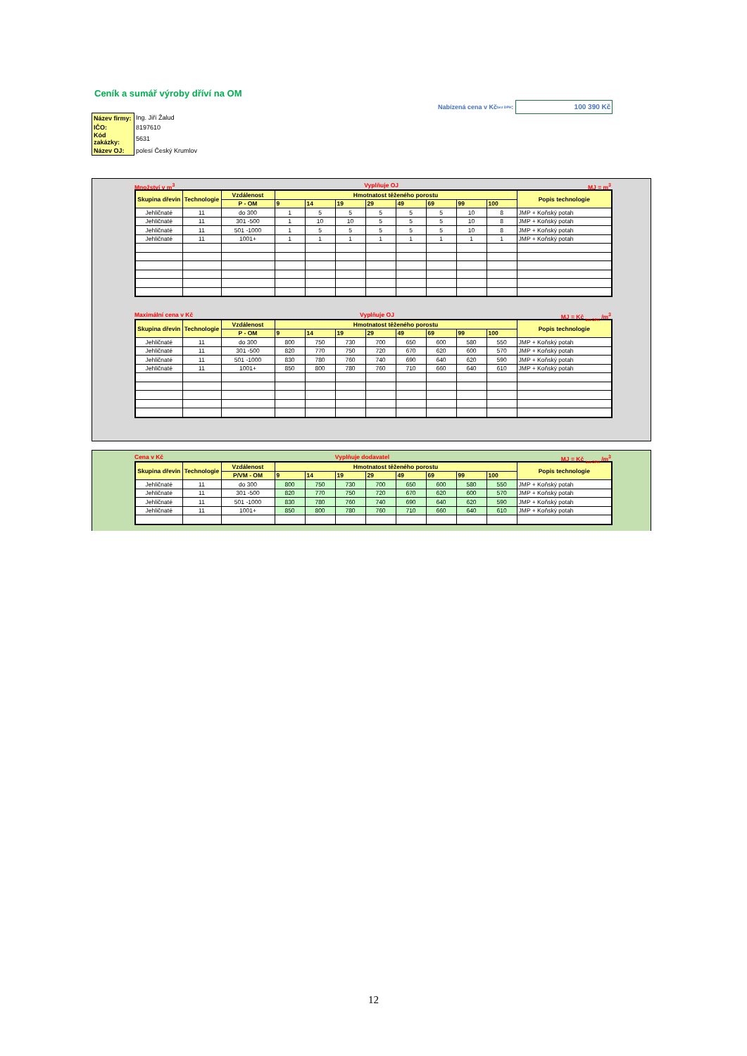Ceník a sumář výroby dříví na OM
Nabízená cena v Kč <sub>bez DPH</sub>: 100 390 Kč
| Název firmy: | Ing. Jiří Žalud |
| IČO: | 8197610 |
| Kód zakázky: | 5631 |
| Název OJ: | polesí Český Krumlov |
Množství v m<sup>3</sup> Vyplňuje OJ MJ = m<sup>3</sup>
| Skupina dřevin | Technologie | Vzdálenost | Hmotnatost těženého porostu | | | | | | | | Popis technologie |
| --- | --- | --- | --- | --- | --- | --- | --- | --- | --- | --- | --- |
| | | P - OM | 9 | 14 | 19 | 29 | 49 | 69 | 99 | 100 | |
| Jehličnaté | 11 | do 300 | 1 | 5 | 5 | 5 | 5 | 5 | 10 | 8 | JMP + Koňský potah |
| Jehličnaté | 11 | 301 -500 | 1 | 10 | 10 | 5 | 5 | 5 | 10 | 8 | JMP + Koňský potah |
| Jehličnaté | 11 | 501 -1000 | 1 | 5 | 5 | 5 | 5 | 5 | 10 | 8 | JMP + Koňský potah |
| Jehličnaté | 11 | 1001+ | 1 | 1 | 1 | 1 | 1 | 1 | 1 | 1 | JMP + Koňský potah |
Maximální cena v Kč Vyplňuje OJ MJ = Kč <sub>bez DPH</sub> /m<sup>3</sup>
| Skupina dřevin | Technologie | Vzdálenost | Hmotnatost těženého porostu | | | | | | | | Popis technologie |
| --- | --- | --- | --- | --- | --- | --- | --- | --- | --- | --- | --- |
| | | P - OM | 9 | 14 | 19 | 29 | 49 | 69 | 99 | 100 | |
| Jehličnaté | 11 | do 300 | 800 | 750 | 730 | 700 | 650 | 600 | 580 | 550 | JMP + Koňský potah |
| Jehličnaté | 11 | 301 -500 | 820 | 770 | 750 | 720 | 670 | 620 | 600 | 570 | JMP + Koňský potah |
| Jehličnaté | 11 | 501 -1000 | 830 | 780 | 760 | 740 | 690 | 640 | 620 | 590 | JMP + Koňský potah |
| Jehličnaté | 11 | 1001+ | 850 | 800 | 780 | 760 | 710 | 660 | 640 | 610 | JMP + Koňský potah |
Cena v Kč Vyplňuje dodavatel MJ = Kč <sub>bez DPH</sub> /m<sup>3</sup>
| Skupina dřevin | Technologie | Vzdálenost | Hmotnatost těženého porostu | | | | | | | | Popis technologie |
| --- | --- | --- | --- | --- | --- | --- | --- | --- | --- | --- | --- |
| | | P/VM - OM | 9 | 14 | 19 | 29 | 49 | 69 | 99 | 100 | |
| Jehličnaté | 11 | do 300 | 800 | 750 | 730 | 700 | 650 | 600 | 580 | 550 | JMP + Koňský potah |
| Jehličnaté | 11 | 301 -500 | 820 | 770 | 750 | 720 | 670 | 620 | 600 | 570 | JMP + Koňský potah |
| Jehličnaté | 11 | 501 -1000 | 830 | 780 | 760 | 740 | 690 | 640 | 620 | 590 | JMP + Koňský potah |
| Jehličnaté | 11 | 1001+ | 850 | 800 | 780 | 760 | 710 | 660 | 640 | 610 | JMP + Koňský potah |
12